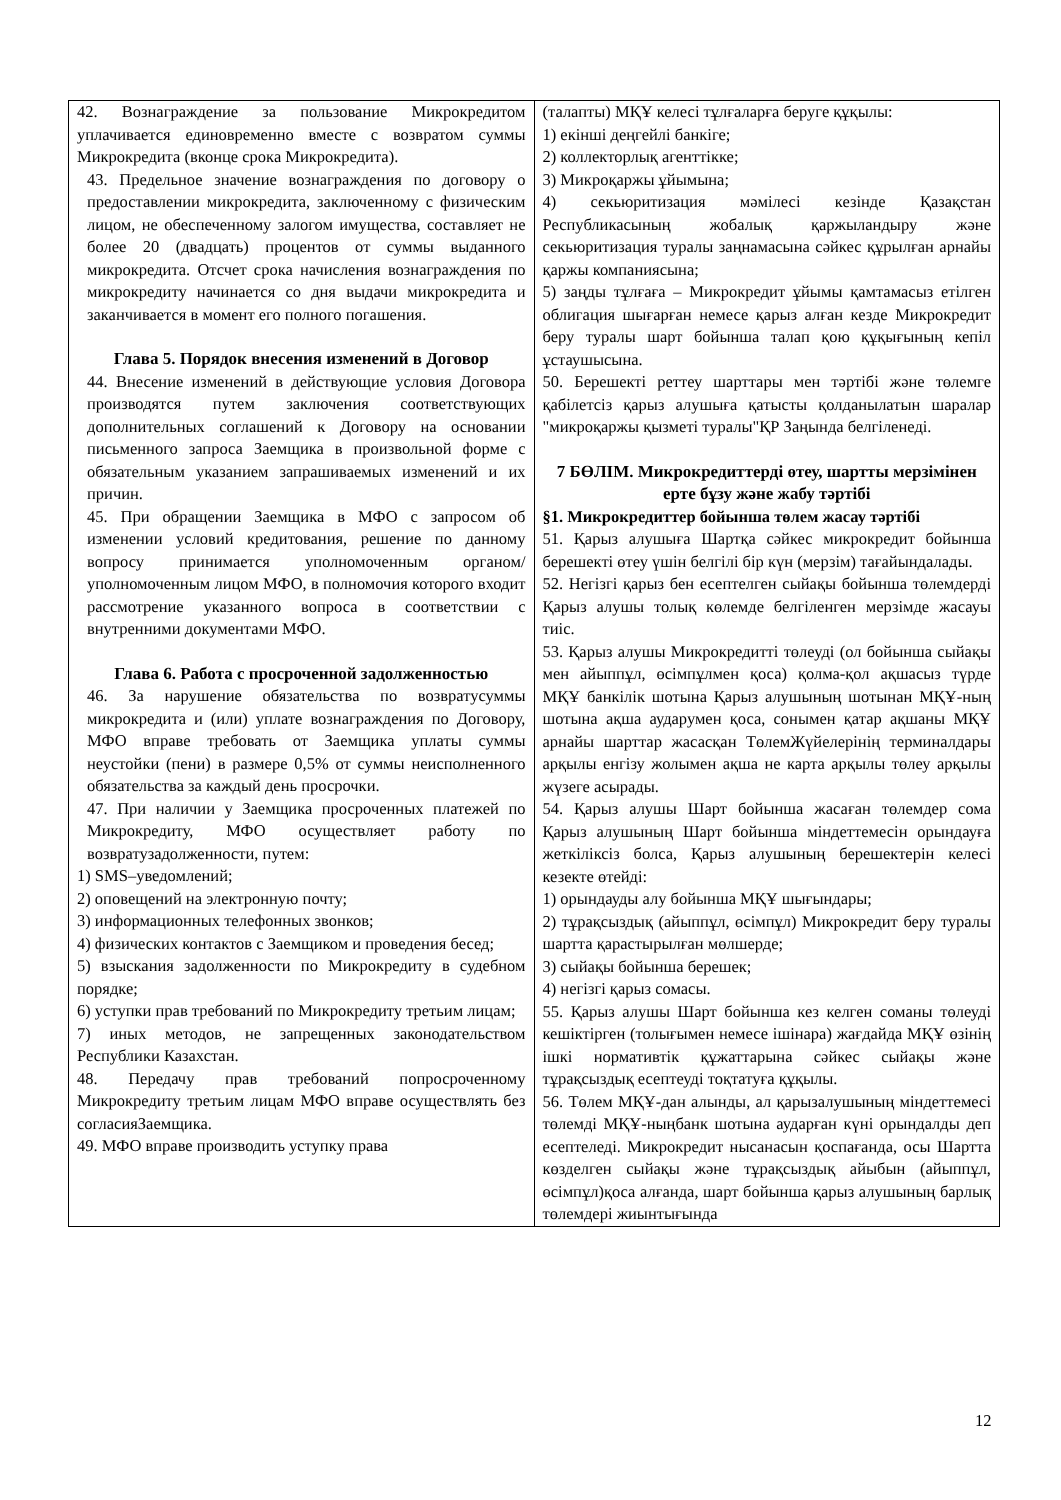| 42. Вознаграждение за пользование Микрокредитом уплачивается единовременно вместе с возвратом суммы Микрокредита (вконце срока Микрокредита). 43. Предельное значение вознаграждения по договору о предоставлении микрокредита, заключенному с физическим лицом, не обеспеченному залогом имущества, составляет не более 20 (двадцать) процентов от суммы выданного микрокредита. Отсчет срока начисления вознаграждения по микрокредиту начинается со дня выдачи микрокредита и заканчивается в момент его полного погашения. Глава 5. Порядок внесения изменений в Договор 44. Внесение изменений в действующие условия Договора производятся путем заключения соответствующих дополнительных соглашений к Договору на основании письменного запроса Заемщика в произвольной форме с обязательным указанием запрашиваемых изменений и их причин. 45. При обращении Заемщика в МФО с запросом об изменении условий кредитования, решение по данному вопросу принимается уполномоченным органом/уполномоченным лицом МФО, в полномочия которого входит рассмотрение указанного вопроса в соответствии с внутренними документами МФО. Глава 6. Работа с просроченной задолженностью 46. За нарушение обязательства по возвратусуммы микрокредита и (или) уплате вознаграждения по Договору, МФО вправе требовать от Заемщика уплаты суммы неустойки (пени) в размере 0,5% от суммы неисполненного обязательства за каждый день просрочки. 47. При наличии у Заемщика просроченных платежей по Микрокредиту, МФО осуществляет работу по возвратузадолженности, путем: 1) SMS–уведомлений; 2) оповещений на электронную почту; 3) информационных телефонных звонков; 4) физических контактов с Заемщиком и проведения бесед; 5) взыскания задолженности по Микрокредиту в судебном порядке; 6) уступки прав требований по Микрокредиту третьим лицам; 7) иных методов, не запрещенных законодательством Республики Казахстан. 48. Передачу прав требований попросроченному Микрокредиту третьим лицам МФО вправе осуществлять без согласияЗаемщика. 49. МФО вправе производить уступку права | (талапты) МҚҰ келесі тұлғаларға беруге құқылы: 1) екінші деңгейлі банкіге; 2) коллекторлық агенттікке; 3) Микроқаржы ұйымына; 4) секьюритизация мәмілесі кезінде Қазақстан Республикасының жобалық қаржыландыру және секьюритизация туралы заңнамасына сәйкес құрылған арнайы қаржы компаниясына; 5) заңды тұлғаға – Микрокредит ұйымы қамтамасыз етілген облигация шығарған немесе қарыз алған кезде Микрокредит беру туралы шарт бойынша талап қою құқығының кепіл ұстаушысына. 50. Берешекті реттеу шарттары мен тәртібі және төлемге қабілетсіз қарыз алушыға қатысты қолданылатын шаралар "микроқаржы қызметі туралы"ҚР Заңында белгіленеді. 7 БӨЛІМ. Микрокредиттерді өтеу, шартты мерзімінен ерте бұзу және жабу тәртібі §1. Микрокредиттер бойынша төлем жасау тәртібі 51. Қарыз алушыға Шартқа сәйкес микрокредит бойынша берешекті өтеу үшін белгілі бір күн (мерзім) тағайындалады. 52. Негізгі қарыз бен есептелген сыйақы бойынша төлемдерді Қарыз алушы толық көлемде белгіленген мерзімде жасауы тиіс. 53. Қарыз алушы Микрокредитті төлеуді (ол бойынша сыйақы мен айыппұл, өсімпұлмен қоса) қолма-қол ақшасыз түрде МҚҰ банкілік шотына Қарыз алушының шотынан МҚҰ-ның шотына ақша аударумен қоса, сонымен қатар ақшаны МҚҰ арнайы шарттар жасасқан ТөлемЖүйелерінің терминалдары арқылы енгізу жолымен ақша не карта арқылы төлеу арқылы жүзеге асырады. 54. Қарыз алушы Шарт бойынша жасаған төлемдер сома Қарыз алушының Шарт бойынша міндеттемесін орындауға жеткіліксіз болса, Қарыз алушының берешектерін келесі кезекте өтейді: 1) орындауды алу бойынша МҚҰ шығындары; 2) тұрақсыздық (айыппұл, өсімпұл) Микрокредит беру туралы шартта қарастырылған мөлшерде; 3) сыйақы бойынша берешек; 4) негізгі қарыз сомасы. 55. Қарыз алушы Шарт бойынша кез келген соманы төлеуді кешіктірген (толығымен немесе ішінара) жағдайда МҚҰ өзінің ішкі нормативтік құжаттарына сәйкес сыйақы және тұрақсыздық есептеуді тоқтатуға құқылы. 56. Төлем МҚҰ-дан алынды, ал қарызалушының міндеттемесі төлемді МҚҰ-ныңбанк шотына аударған күні орындалды деп есептеледі. Микрокредит нысанасын қоспағанда, осы Шартта көзделген сыйақы және тұрақсыздық айыбын (айыппұл, өсімпұл)қоса алғанда, шарт бойынша қарыз алушының барлық төлемдері жиынтығында |
12